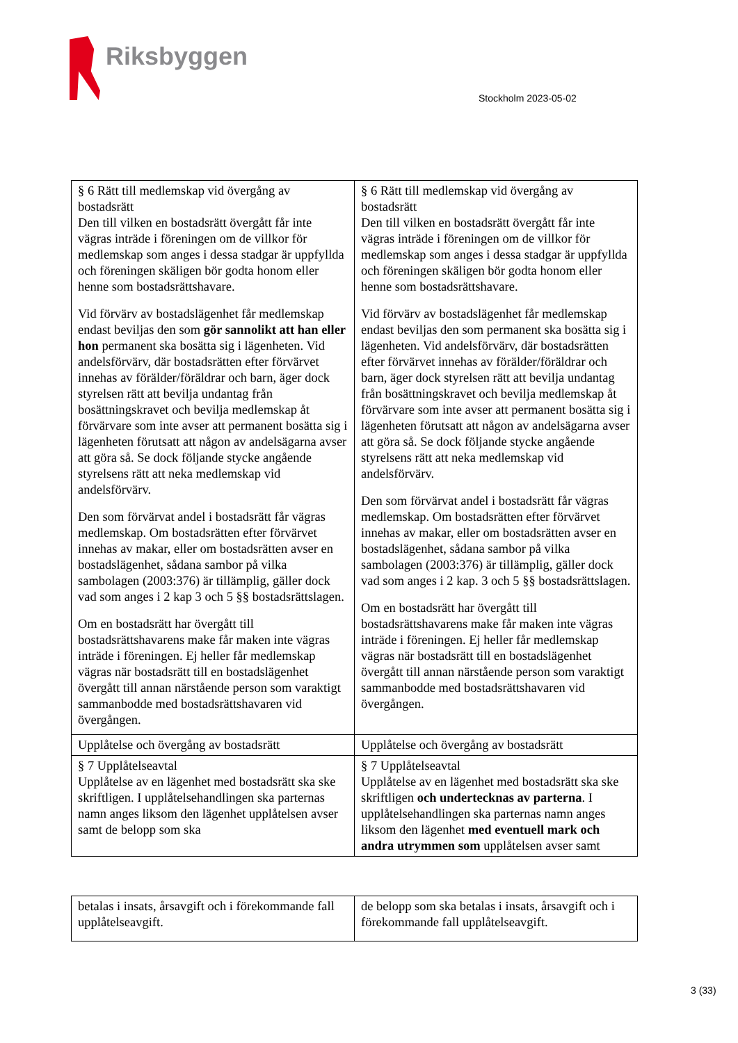Riksbyggen
Stockholm 2023-05-02
| § 6 Rätt till medlemskap vid övergång av bostadsrätt Den till vilken en bostadsrätt övergått får inte vägras inträde i föreningen om de villkor för medlemskap som anges i dessa stadgar är uppfyllda och föreningen skäligen bör godta honom eller henne som bostadsrättshavare. Vid förvärv av bostadslägenhet får medlemskap endast beviljas den som gör sannolikt att han eller hon permanent ska bosätta sig i lägenheten. Vid andelsförvärv, där bostadsrätten efter förvärvet innehas av förälder/föräldrar och barn, äger dock styrelsen rätt att bevilja undantag från bosättningskravet och bevilja medlemskap åt förvärvare som inte avser att permanent bosätta sig i lägenheten förutsatt att någon av andelsägarna avser att göra så. Se dock följande stycke angående styrelsens rätt att neka medlemskap vid andelsförvärv. Den som förvärvat andel i bostadsrätt får vägras medlemskap. Om bostadsrätten efter förvärvet innehas av makar, eller om bostadsrätten avser en bostadslägenhet, sådana sambor på vilka sambolagen (2003:376) är tillämplig, gäller dock vad som anges i 2 kap 3 och 5 §§ bostadsrättslagen. Om en bostadsrätt har övergått till bostadsrättshavarens make får maken inte vägras inträde i föreningen. Ej heller får medlemskap vägras när bostadsrätt till en bostadslägenhet övergått till annan närstående person som varaktigt sammanbodde med bostadsrättshavaren vid övergången. | § 6 Rätt till medlemskap vid övergång av bostadsrätt Den till vilken en bostadsrätt övergått får inte vägras inträde i föreningen om de villkor för medlemskap som anges i dessa stadgar är uppfyllda och föreningen skäligen bör godta honom eller henne som bostadsrättshavare. Vid förvärv av bostadslägenhet får medlemskap endast beviljas den som permanent ska bosätta sig i lägenheten. Vid andelsförvärv, där bostadsrätten efter förvärvet innehas av förälder/föräldrar och barn, äger dock styrelsen rätt att bevilja undantag från bosättningskravet och bevilja medlemskap åt förvärvare som inte avser att permanent bosätta sig i lägenheten förutsatt att någon av andelsägarna avser att göra så. Se dock följande stycke angående styrelsens rätt att neka medlemskap vid andelsförvärv. Den som förvärvat andel i bostadsrätt får vägras medlemskap. Om bostadsrätten efter förvärvet innehas av makar, eller om bostadsrätten avser en bostadslägenhet, sådana sambor på vilka sambolagen (2003:376) är tillämplig, gäller dock vad som anges i 2 kap. 3 och 5 §§ bostadsrättslagen. Om en bostadsrätt har övergått till bostadsrättshavarens make får maken inte vägras inträde i föreningen. Ej heller får medlemskap vägras när bostadsrätt till en bostadslägenhet övergått till annan närstående person som varaktigt sammanbodde med bostadsrättshavaren vid övergången. |
| Upplåtelse och övergång av bostadsrätt | Upplåtelse och övergång av bostadsrätt |
| § 7 Upplåtelseavtal Upplåtelse av en lägenhet med bostadsrätt ska ske skriftligen. I upplåtelsehandlingen ska parternas namn anges liksom den lägenhet upplåtelsen avser samt de belopp som ska | § 7 Upplåtelseavtal Upplåtelse av en lägenhet med bostadsrätt ska ske skriftligen och undertecknas av parterna . I upplåtelsehandlingen ska parternas namn anges liksom den lägenhet med eventuell mark och andra utrymmen som upplåtelsen avser samt |
| betalas i insats, årsavgift och i förekommande fall upplåtelseavgift. | de belopp som ska betalas i insats, årsavgift och i förekommande fall upplåtelseavgift. |
3 (33)